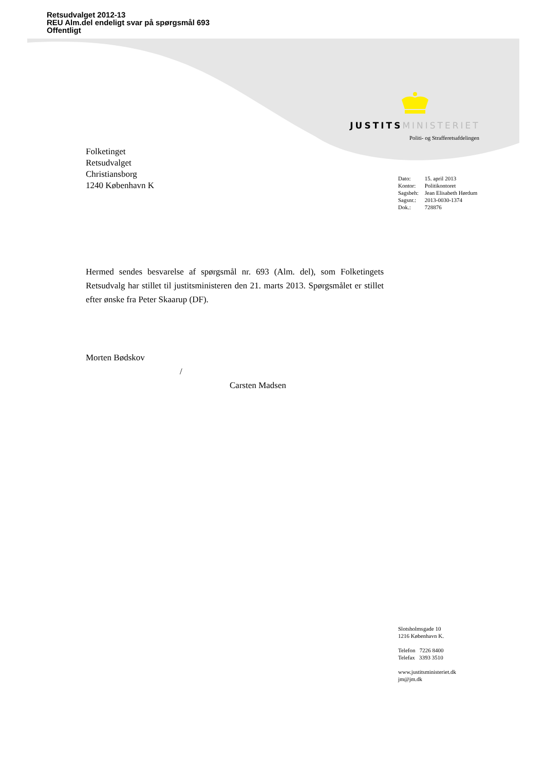Retsudvalget 2012-13
REU Alm.del endeligt svar på spørgsmål 693
Offentligt
JUSTITS MINISTERIET
Politi- og Strafferetsafdelingen
Folketinget
Retsudvalget
Christiansborg
1240 København K
| Dato: | 15. april 2013 |
| Kontor: | Politikontoret |
| Sagsbeh: | Jean Elisabeth Hørdum |
| Sagsnr.: | 2013-0030-1374 |
| Dok.: | 728876 |
Hermed sendes besvarelse af spørgsmål nr. 693 (Alm. del), som Folketingets Retsudvalg har stillet til justitsministeren den 21. marts 2013. Spørgsmålet er stillet efter ønske fra Peter Skaarup (DF).
Morten Bødskov
/
Carsten Madsen
Slotsholmsgade 10
1216 København K.
Telefon 7226 8400
Telefax 3393 3510
www.justitsministeriet.dk
jm@jm.dk